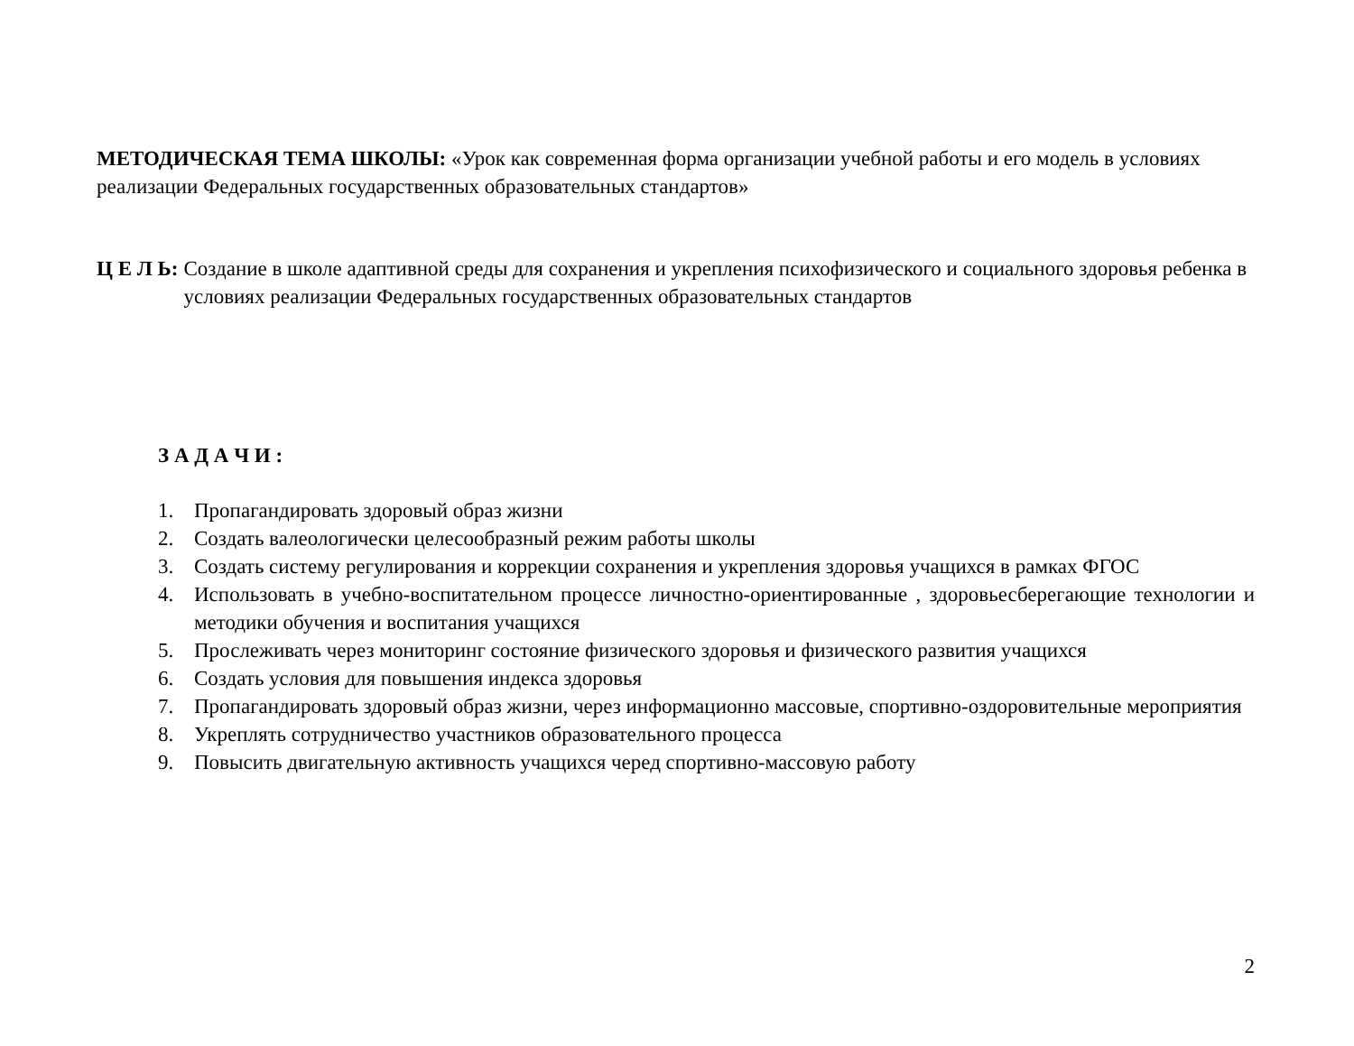МЕТОДИЧЕСКАЯ ТЕМА ШКОЛЫ: «Урок как современная форма организации учебной работы и его модель в условиях реализации Федеральных государственных образовательных стандартов»
Ц Е Л Ь: Создание в школе адаптивной среды для сохранения и укрепления психофизического и социального здоровья ребенка в условиях реализации Федеральных государственных образовательных стандартов
З А Д А Ч И :
1. Пропагандировать здоровый образ жизни
2. Создать валеологически целесообразный режим работы школы
3. Создать систему регулирования и коррекции сохранения и укрепления здоровья учащихся в рамках ФГОС
4. Использовать в учебно-воспитательном процессе личностно-ориентированные , здоровьесберегающие технологии и методики обучения и воспитания учащихся
5. Прослеживать через мониторинг состояние физического здоровья и физического развития учащихся
6. Создать условия для повышения индекса здоровья
7. Пропагандировать здоровый образ жизни, через информационно массовые, спортивно-оздоровительные мероприятия
8. Укреплять сотрудничество участников образовательного процесса
9. Повысить двигательную активность учащихся черед спортивно-массовую работу
2